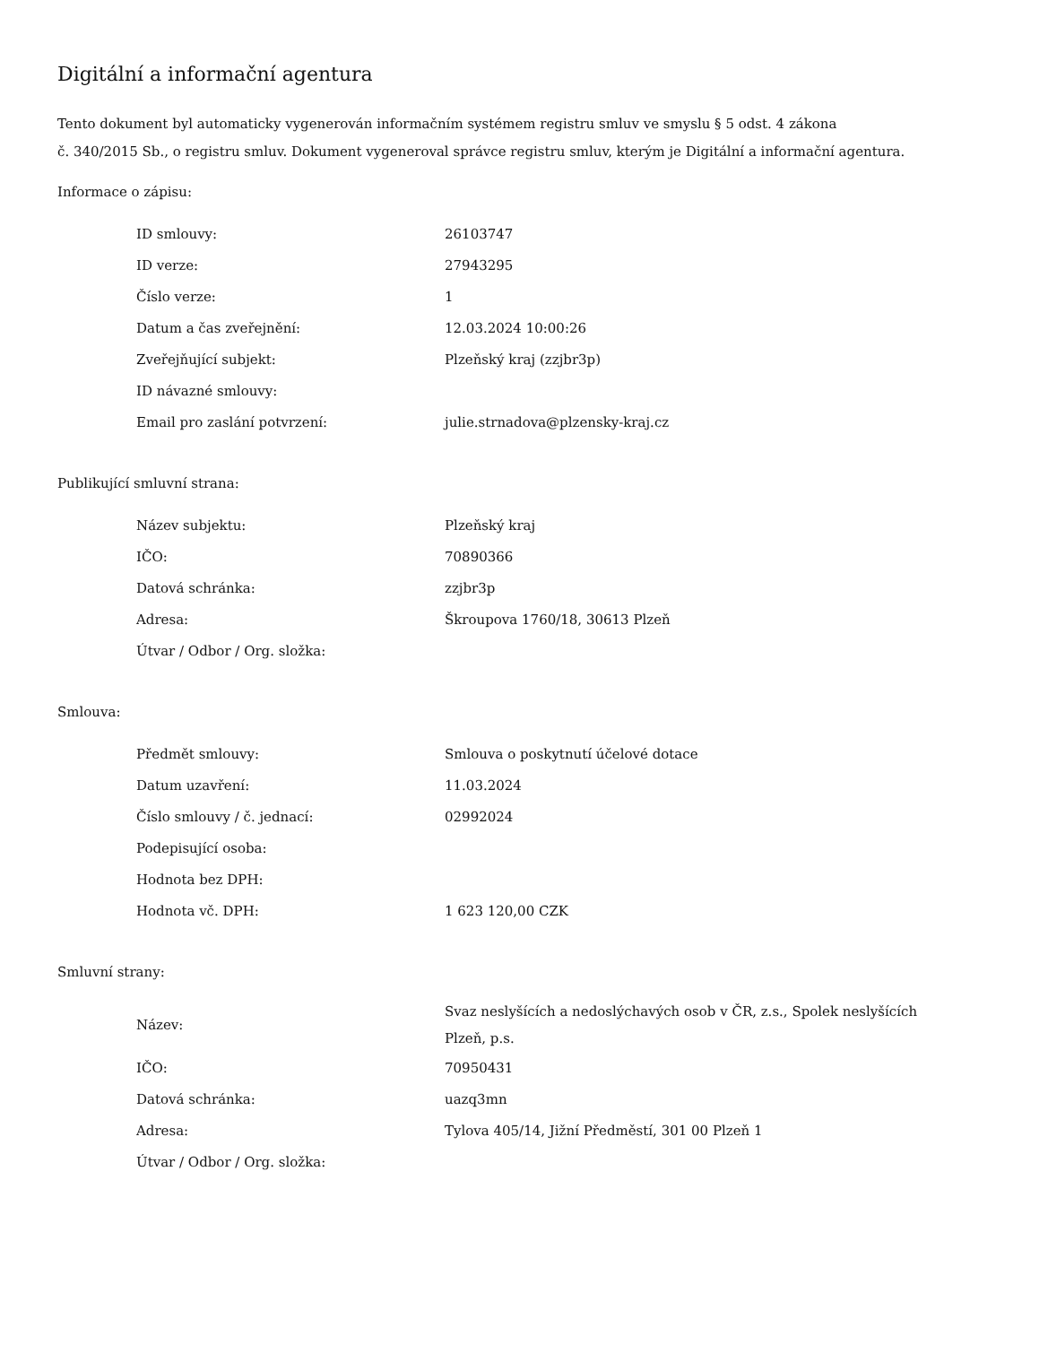Digitální a informační agentura
Tento dokument byl automaticky vygenerován informačním systémem registru smluv ve smyslu § 5 odst. 4 zákona
č. 340/2015 Sb., o registru smluv. Dokument vygeneroval správce registru smluv, kterým je Digitální a informační agentura.
Informace o zápisu:
| ID smlouvy: | 26103747 |
| ID verze: | 27943295 |
| Číslo verze: | 1 |
| Datum a čas zveřejnění: | 12.03.2024 10:00:26 |
| Zveřejňující subjekt: | Plzeňský kraj (zzjbr3p) |
| ID návazné smlouvy: | |
| Email pro zaslání potvrzení: | julie.strnadova@plzensky-kraj.cz |
Publikující smluvní strana:
| Název subjektu: | Plzeňský kraj |
| IČO: | 70890366 |
| Datová schránka: | zzjbr3p |
| Adresa: | Škroupova 1760/18, 30613 Plzeň |
| Útvar / Odbor / Org. složka: | |
Smlouva:
| Předmět smlouvy: | Smlouva o poskytnutí účelové dotace |
| Datum uzavření: | 11.03.2024 |
| Číslo smlouvy / č. jednací: | 02992024 |
| Podepisující osoba: | |
| Hodnota bez DPH: | |
| Hodnota vč. DPH: | 1 623 120,00 CZK |
Smluvní strany:
| Název: | Svaz neslyšících a nedoslýchavých osob v ČR, z.s., Spolek neslyšících Plzeň, p.s. |
| IČO: | 70950431 |
| Datová schránka: | uazq3mn |
| Adresa: | Tylova 405/14, Jižní Předměstí, 301 00 Plzeň 1 |
| Útvar / Odbor / Org. složka: | |